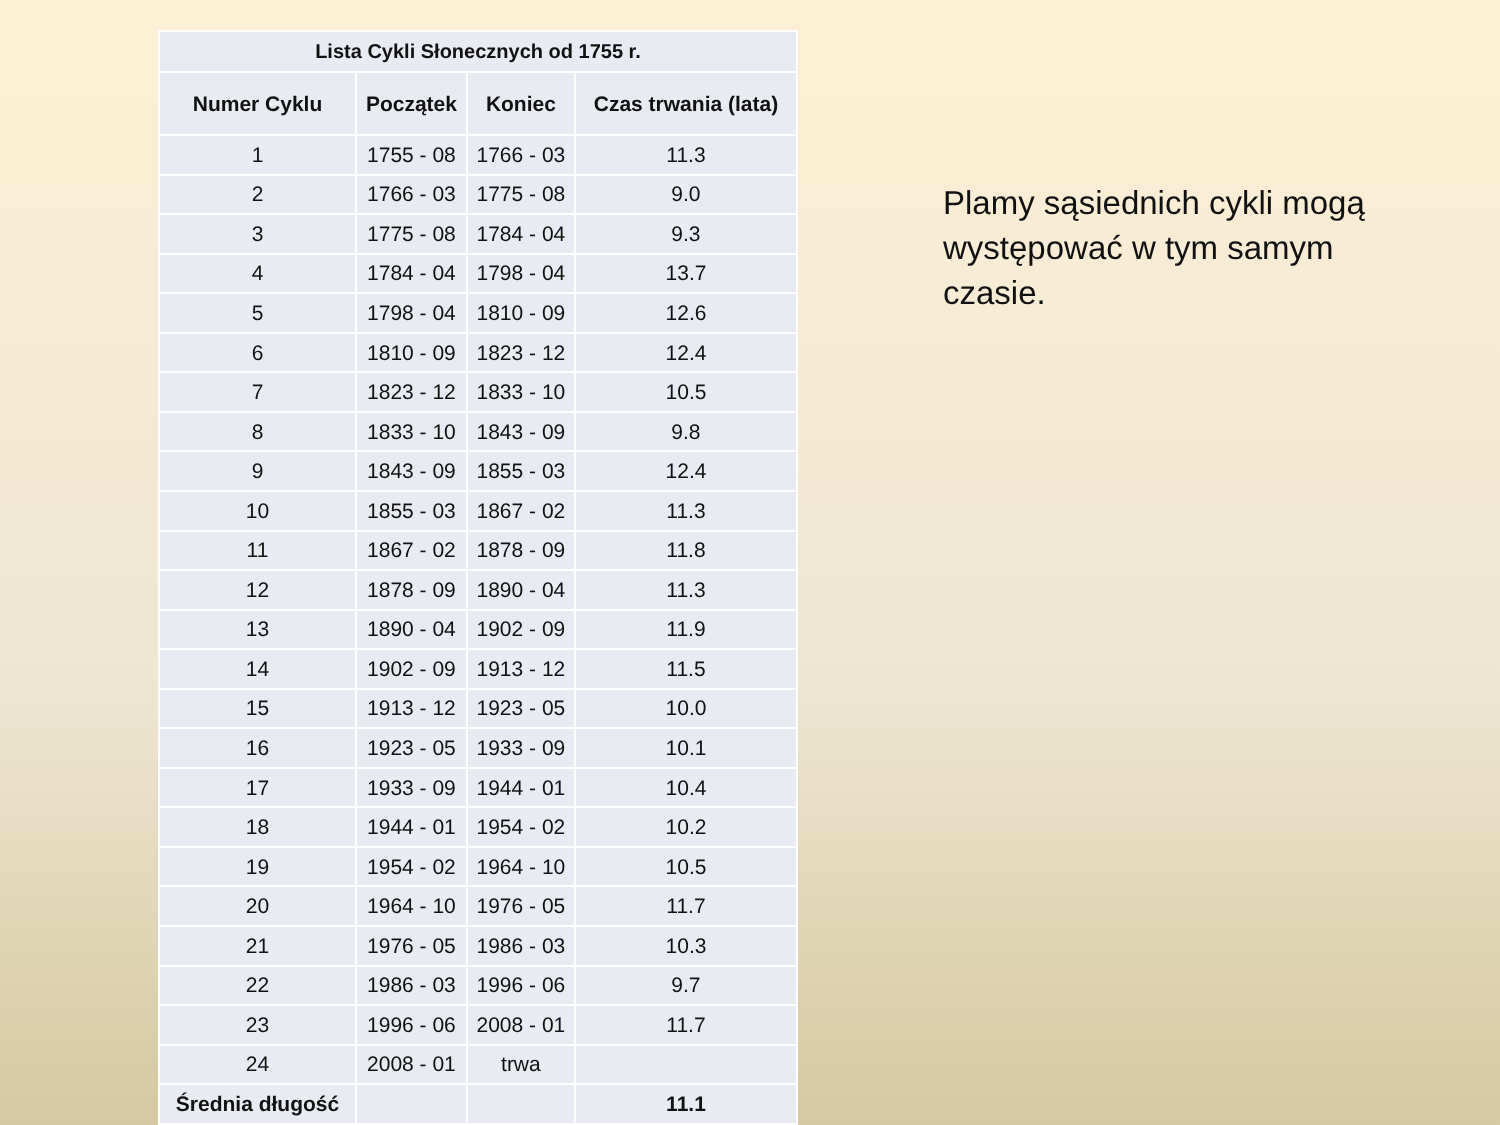| Lista Cykli Słonecznych od 1755 r. | | | |
| --- | --- | --- | --- |
| Numer Cyklu | Początek | Koniec | Czas trwania (lata) |
| 1 | 1755 - 08 | 1766 - 03 | 11.3 |
| 2 | 1766 - 03 | 1775 - 08 | 9.0 |
| 3 | 1775 - 08 | 1784 - 04 | 9.3 |
| 4 | 1784 - 04 | 1798 - 04 | 13.7 |
| 5 | 1798 - 04 | 1810 - 09 | 12.6 |
| 6 | 1810 - 09 | 1823 - 12 | 12.4 |
| 7 | 1823 - 12 | 1833 - 10 | 10.5 |
| 8 | 1833 - 10 | 1843 - 09 | 9.8 |
| 9 | 1843 - 09 | 1855 - 03 | 12.4 |
| 10 | 1855 - 03 | 1867 - 02 | 11.3 |
| 11 | 1867 - 02 | 1878 - 09 | 11.8 |
| 12 | 1878 - 09 | 1890 - 04 | 11.3 |
| 13 | 1890 - 04 | 1902 - 09 | 11.9 |
| 14 | 1902 - 09 | 1913 - 12 | 11.5 |
| 15 | 1913 - 12 | 1923 - 05 | 10.0 |
| 16 | 1923 - 05 | 1933 - 09 | 10.1 |
| 17 | 1933 - 09 | 1944 - 01 | 10.4 |
| 18 | 1944 - 01 | 1954 - 02 | 10.2 |
| 19 | 1954 - 02 | 1964 - 10 | 10.5 |
| 20 | 1964 - 10 | 1976 - 05 | 11.7 |
| 21 | 1976 - 05 | 1986 - 03 | 10.3 |
| 22 | 1986 - 03 | 1996 - 06 | 9.7 |
| 23 | 1996 - 06 | 2008 - 01 | 11.7 |
| 24 | 2008 - 01 | trwa | |
| Średnia długość | | | 11.1 |
Plamy sąsiednich cykli mogą występować w tym samym czasie.